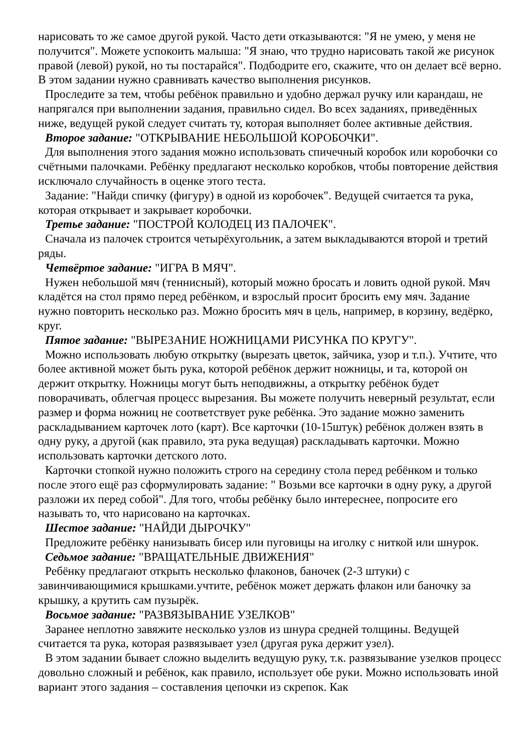нарисовать то же самое другой рукой. Часто дети отказываются: "Я не умею, у меня не получится". Можете успокоить малыша: "Я знаю, что трудно нарисовать такой же рисунок правой (левой) рукой, но ты постарайся". Подбодрите его, скажите, что он делает всё верно. В этом задании нужно сравнивать качество выполнения рисунков.
Проследите за тем, чтобы ребёнок правильно и удобно держал ручку или карандаш, не напрягался при выполнении задания, правильно сидел. Во всех заданиях, приведённых ниже, ведущей рукой следует считать ту, которая выполняет более активные действия.
Второе задание: "ОТКРЫВАНИЕ НЕБОЛЬШОЙ КОРОБОЧКИ".
Для выполнения этого задания можно использовать спичечный коробок или коробочки со счётными палочками. Ребёнку предлагают несколько коробков, чтобы повторение действия исключало случайность в оценке этого теста.
Задание: "Найди спичку (фигуру) в одной из коробочек". Ведущей считается та рука, которая открывает и закрывает коробочки.
Третье задание: "ПОСТРОЙ КОЛОДЕЦ ИЗ ПАЛОЧЕК".
Сначала из палочек строится четырёхугольник, а затем выкладываются второй и третий ряды.
Четвёртое задание: "ИГРА В МЯЧ".
Нужен небольшой мяч (теннисный), который можно бросать и ловить одной рукой. Мяч кладётся на стол прямо перед ребёнком, и взрослый просит бросить ему мяч. Задание нужно повторить несколько раз. Можно бросить мяч в цель, например, в корзину, ведёрко, круг.
Пятое задание: "ВЫРЕЗАНИЕ НОЖНИЦАМИ РИСУНКА ПО КРУГУ".
Можно использовать любую открытку (вырезать цветок, зайчика, узор и т.п.). Учтите, что более активной может быть рука, которой ребёнок держит ножницы, и та, которой он держит открытку. Ножницы могут быть неподвижны, а открытку ребёнок будет поворачивать, облегчая процесс вырезания. Вы можете получить неверный результат, если размер и форма ножниц не соответствует руке ребёнка. Это задание можно заменить раскладыванием карточек лото (карт). Все карточки (10-15штук) ребёнок должен взять в одну руку, а другой (как правило, эта рука ведущая) раскладывать карточки. Можно использовать карточки детского лото.
Карточки стопкой нужно положить строго на середину стола перед ребёнком и только после этого ещё раз сформулировать задание: " Возьми все карточки в одну руку, а другой разложи их перед собой". Для того, чтобы ребёнку было интереснее, попросите его называть то, что нарисовано на карточках.
Шестое задание: "НАЙДИ ДЫРОЧКУ"
Предложите ребёнку нанизывать бисер или пуговицы на иголку с ниткой или шнурок.
Седьмое задание: "ВРАЩАТЕЛЬНЫЕ ДВИЖЕНИЯ"
Ребёнку предлагают открыть несколько флаконов, баночек (2-3 штуки) с завинчивающимися крышками.учтите, ребёнок может держать флакон или баночку за крышку, а крутить сам пузырёк.
Восьмое задание: "РАЗВЯЗЫВАНИЕ УЗЕЛКОВ"
Заранее неплотно завяжите несколько узлов из шнура средней толщины. Ведущей считается та рука, которая развязывает узел (другая рука держит узел).
В этом задании бывает сложно выделить ведущую руку, т.к. развязывание узелков процесс довольно сложный и ребёнок, как правило, использует обе руки. Можно использовать иной вариант этого задания – составления цепочки из скрепок. Как